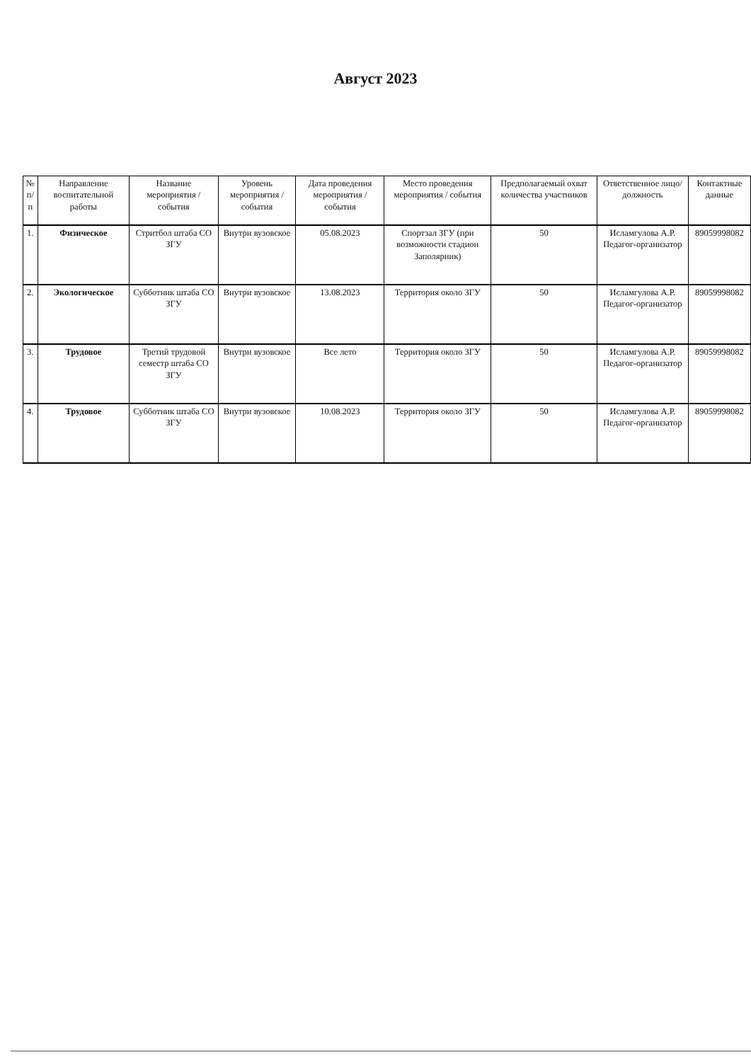Август 2023
| № п/п | Направление воспитательной работы | Название мероприятия / события | Уровень мероприятия / события | Дата проведения мероприятия / события | Место проведения мероприятия / события | Предполагаемый охват количества участников | Ответственное лицо/должность | Контактные данные |
| --- | --- | --- | --- | --- | --- | --- | --- | --- |
| 1. | Физическое | Стритбол штаба СО ЗГУ | Внутри вузовское | 05.08.2023 | Спортзал ЗГУ (при возможности стадион Заполярник) | 50 | Исламгулова А.Р. Педагог-организатор | 89059998082 |
| 2. | Экологическое | Субботник штаба СО ЗГУ | Внутри вузовское | 13.08.2023 | Территория около ЗГУ | 50 | Исламгулова А.Р. Педагог-организатор | 89059998082 |
| 3. | Трудовое | Третий трудовой семестр штаба СО ЗГУ | Внутри вузовское | Все лето | Территория около ЗГУ | 50 | Исламгулова А.Р. Педагог-организатор | 89059998082 |
| 4. | Трудовое | Субботник штаба СО ЗГУ | Внутри вузовское | 10.08.2023 | Территория около ЗГУ | 50 | Исламгулова А.Р. Педагог-организатор | 89059998082 |